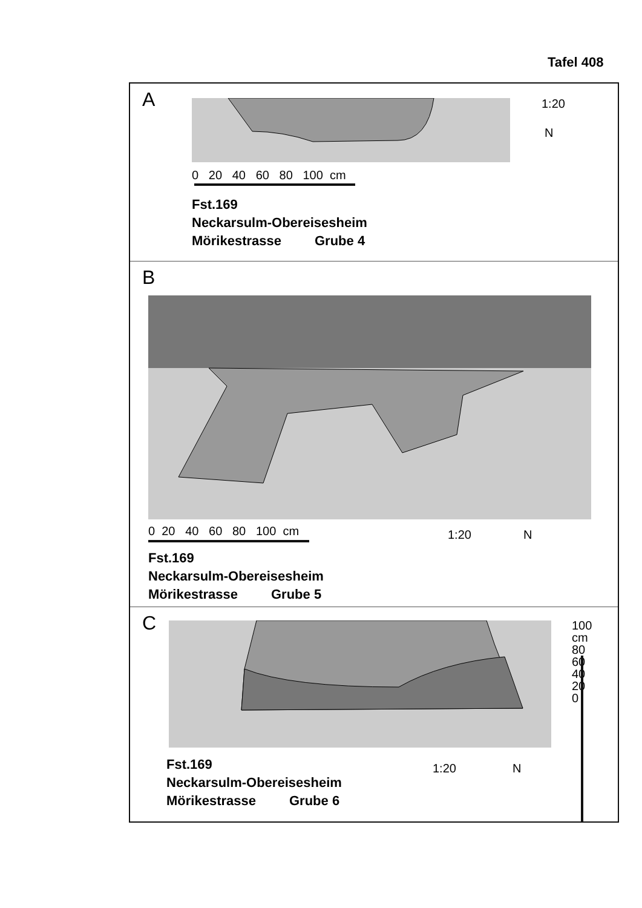Tafel 408
A 1:20
N
0 20 40 60 80 100 cm
Fst.169
Neckarsulm-Obereisesheim
Mörikestrasse Grube 4
B
0 20 40 60 80 100 cm 1:20 N
Fst.169
Neckarsulm-Obereisesheim
Mörikestrasse Grube 5
C
1:20 N
100 cm 80 60 40 20 0
Fst.169
Neckarsulm-Obereisesheim
Mörikestrasse Grube 6